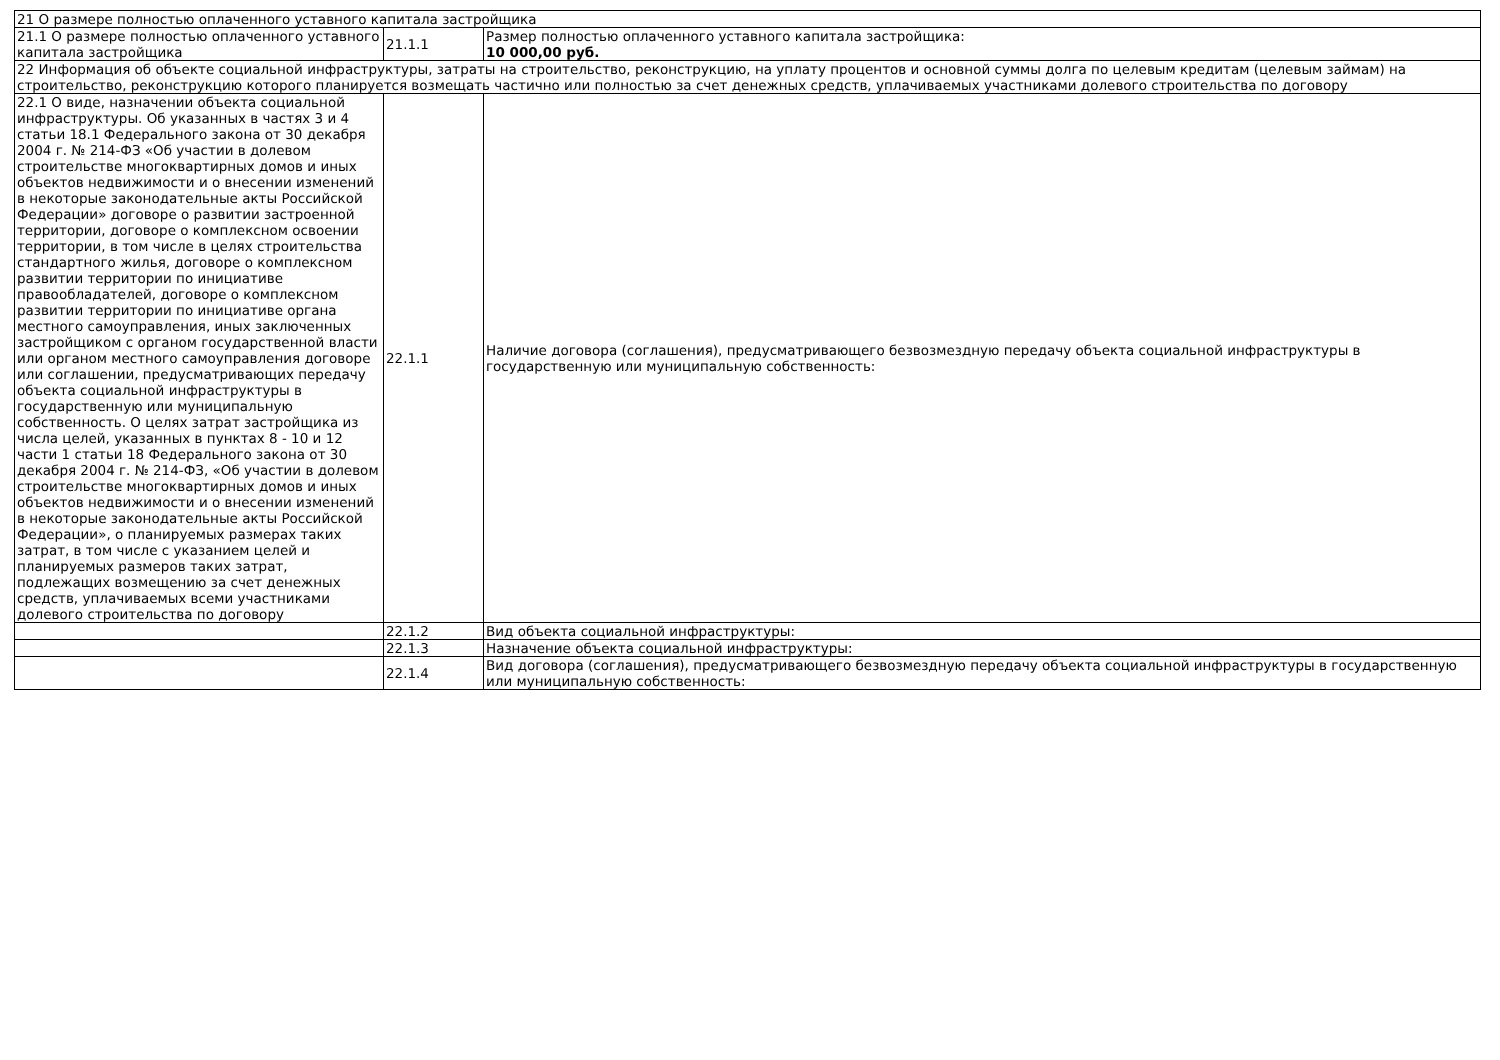| 21 О размере полностью оплаченного уставного капитала застройщика | | |
| 21.1 О размере полностью оплаченного уставного капитала застройщика | 21.1.1 | Размер полностью оплаченного уставного капитала застройщика: 10 000,00 руб. |
| 22 Информация об объекте социальной инфраструктуры, затраты на строительство, реконструкцию, на уплату процентов и основной суммы долга по целевым кредитам (целевым займам) на строительство, реконструкцию которого планируется возмещать частично или полностью за счет денежных средств, уплачиваемых участниками долевого строительства по договору | | |
| 22.1 О виде, назначении объекта социальной инфраструктуры. Об указанных в частях 3 и 4 статьи 18.1 Федерального закона от 30 декабря 2004 г. № 214-ФЗ «Об участии в долевом строительстве многоквартирных домов и иных объектов недвижимости и о внесении изменений в некоторые законодательные акты Российской Федерации» договоре о развитии застроенной территории, договоре о комплексном освоении территории, в том числе в целях строительства стандартного жилья, договоре о комплексном развитии территории по инициативе правообладателей, договоре о комплексном развитии территории по инициативе органа местного самоуправления, иных заключенных застройщиком с органом государственной власти или органом местного самоуправления договоре или соглашении, предусматривающих передачу объекта социальной инфраструктуры в государственную или муниципальную собственность. О целях затрат застройщика из числа целей, указанных в пунктах 8 - 10 и 12 части 1 статьи 18 Федерального закона от 30 декабря 2004 г. № 214-ФЗ, «Об участии в долевом строительстве многоквартирных домов и иных объектов недвижимости и о внесении изменений в некоторые законодательные акты Российской Федерации», о планируемых размерах таких затрат, в том числе с указанием целей и планируемых размеров таких затрат, подлежащих возмещению за счет денежных средств, уплачиваемых всеми участниками долевого строительства по договору | 22.1.1 | Наличие договора (соглашения), предусматривающего безвозмездную передачу объекта социальной инфраструктуры в государственную или муниципальную собственность: |
| | 22.1.2 | Вид объекта социальной инфраструктуры: |
| | 22.1.3 | Назначение объекта социальной инфраструктуры: |
| | 22.1.4 | Вид договора (соглашения), предусматривающего безвозмездную передачу объекта социальной инфраструктуры в государственную или муниципальную собственность: |